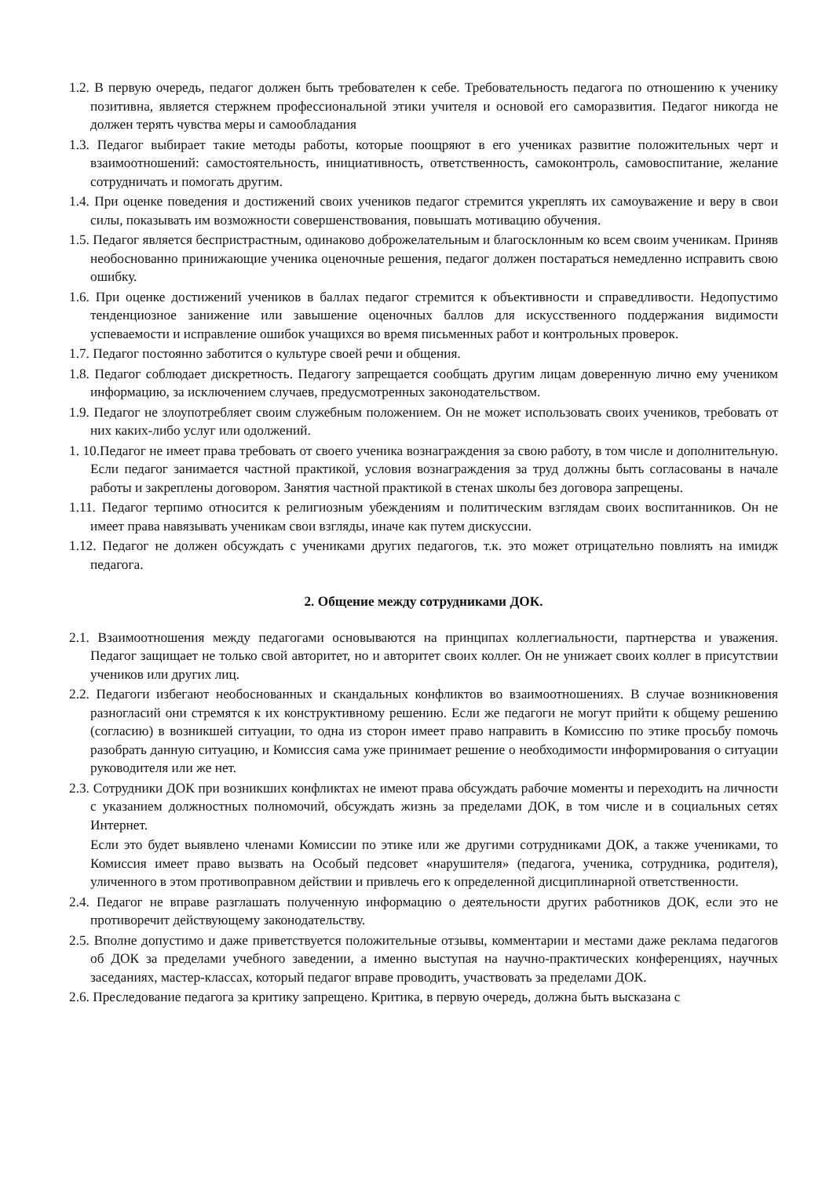1.2. В первую очередь, педагог должен быть требователен к себе. Требовательность педагога по отношению к ученику позитивна, является стержнем профессиональной этики учителя и основой его саморазвития. Педагог никогда не должен терять чувства меры и самообладания
1.3. Педагог выбирает такие методы работы, которые поощряют в его учениках развитие положительных черт и взаимоотношений: самостоятельность, инициативность, ответственность, самоконтроль, самовоспитание, желание сотрудничать и помогать другим.
1.4. При оценке поведения и достижений своих учеников педагог стремится укреплять их самоуважение и веру в свои силы, показывать им возможности совершенствования, повышать мотивацию обучения.
1.5. Педагог является беспристрастным, одинаково доброжелательным и благосклонным ко всем своим ученикам. Приняв необоснованно принижающие ученика оценочные решения, педагог должен постараться немедленно исправить свою ошибку.
1.6. При оценке достижений учеников в баллах педагог стремится к объективности и справедливости. Недопустимо тенденциозное занижение или завышение оценочных баллов для искусственного поддержания видимости успеваемости и исправление ошибок учащихся во время письменных работ и контрольных проверок.
1.7. Педагог постоянно заботится о культуре своей речи и общения.
1.8. Педагог соблюдает дискретность. Педагогу запрещается сообщать другим лицам доверенную лично ему учеником информацию, за исключением случаев, предусмотренных законодательством.
1.9. Педагог не злоупотребляет своим служебным положением. Он не может использовать своих учеников, требовать от них каких-либо услуг или одолжений.
1. 10.Педагог не имеет права требовать от своего ученика вознаграждения за свою работу, в том числе и дополнительную. Если педагог занимается частной практикой, условия вознаграждения за труд должны быть согласованы в начале работы и закреплены договором. Занятия частной практикой в стенах школы без договора запрещены.
1.11. Педагог терпимо относится к религиозным убеждениям и политическим взглядам своих воспитанников. Он не имеет права навязывать ученикам свои взгляды, иначе как путем дискуссии.
1.12. Педагог не должен обсуждать с учениками других педагогов, т.к. это может отрицательно повлиять на имидж педагога.
2. Общение между сотрудниками ДОК.
2.1. Взаимоотношения между педагогами основываются на принципах коллегиальности, партнерства и уважения. Педагог защищает не только свой авторитет, но и авторитет своих коллег. Он не унижает своих коллег в присутствии учеников или других лиц.
2.2. Педагоги избегают необоснованных и скандальных конфликтов во взаимоотношениях. В случае возникновения разногласий они стремятся к их конструктивному решению. Если же педагоги не могут прийти к общему решению (согласию) в возникшей ситуации, то одна из сторон имеет право направить в Комиссию по этике просьбу помочь разобрать данную ситуацию, и Комиссия сама уже принимает решение о необходимости информирования о ситуации руководителя или же нет.
2.3. Сотрудники ДОК при возникших конфликтах не имеют права обсуждать рабочие моменты и переходить на личности с указанием должностных полномочий, обсуждать жизнь за пределами ДОК, в том числе и в социальных сетях Интернет.
Если это будет выявлено членами Комиссии по этике или же другими сотрудниками ДОК, а также учениками, то Комиссия имеет право вызвать на Особый педсовет «нарушителя» (педагога, ученика, сотрудника, родителя), уличенного в этом противоправном действии и привлечь его к определенной дисциплинарной ответственности.
2.4. Педагог не вправе разглашать полученную информацию о деятельности других работников ДОК, если это не противоречит действующему законодательству.
2.5. Вполне допустимо и даже приветствуется положительные отзывы, комментарии и местами даже реклама педагогов об ДОК за пределами учебного заведении, а именно выступая на научно-практических конференциях, научных заседаниях, мастер-классах, который педагог вправе проводить, участвовать за пределами ДОК.
2.6. Преследование педагога за критику запрещено. Критика, в первую очередь, должна быть высказана с